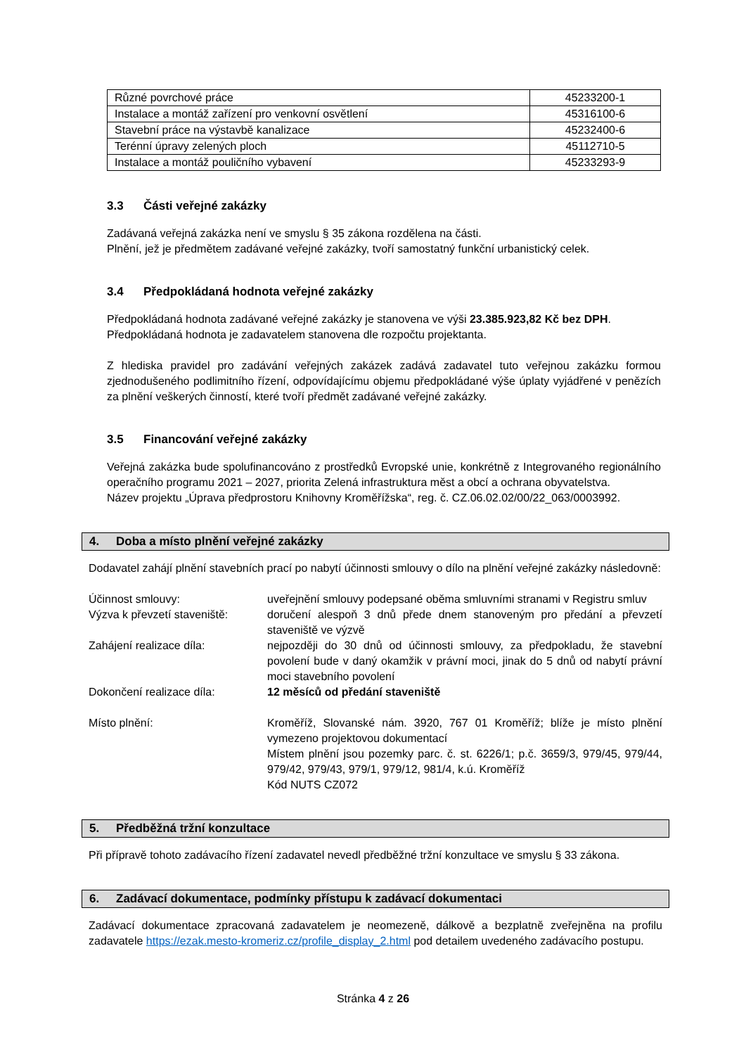| Různé povrchové práce | 45233200-1 |
| Instalace a montáž zařízení pro venkovní osvětlení | 45316100-6 |
| Stavební práce na výstavbě kanalizace | 45232400-6 |
| Terénní úpravy zelených ploch | 45112710-5 |
| Instalace a montáž pouličního vybavení | 45233293-9 |
3.3 Části veřejné zakázky
Zadávaná veřejná zakázka není ve smyslu § 35 zákona rozdělena na části.
Plnění, jež je předmětem zadávané veřejné zakázky, tvoří samostatný funkční urbanistický celek.
3.4 Předpokládaná hodnota veřejné zakázky
Předpokládaná hodnota zadávané veřejné zakázky je stanovena ve výši 23.385.923,82 Kč bez DPH.
Předpokládaná hodnota je zadavatelem stanovena dle rozpočtu projektanta.
Z hlediska pravidel pro zadávání veřejných zakázek zadává zadavatel tuto veřejnou zakázku formou zjednodušeného podlimitního řízení, odpovídajícímu objemu předpokládané výše úplaty vyjádřené v penězích za plnění veškerých činností, které tvoří předmět zadávané veřejné zakázky.
3.5 Financování veřejné zakázky
Veřejná zakázka bude spolufinancováno z prostředků Evropské unie, konkrétně z Integrovaného regionálního operačního programu 2021 – 2027, priorita Zelená infrastruktura měst a obcí a ochrana obyvatelstva.
Název projektu „Úprava předprostoru Knihovny Kroměřížska“, reg. č. CZ.06.02.02/00/22_063/0003992.
4. Doba a místo plnění veřejné zakázky
Dodavatel zahájí plnění stavebních prací po nabytí účinnosti smlouvy o dílo na plnění veřejné zakázky následovně:
| Účinnost smlouvy: | uveřejnění smlouvy podepsané oběma smluvními stranami v Registru smluv |
| Výzva k převzetí staveniště: | doručení alespoň 3 dnů přede dnem stanoveným pro předání a převzetí staveniště ve výzvě |
| Zahájení realizace díla: | nejpozději do 30 dnů od účinnosti smlouvy, za předpokladu, že stavební povolení bude v daný okamžik v právní moci, jinak do 5 dnů od nabytí právní moci stavebního povolení |
| Dokončení realizace díla: | 12 měsíců od předání staveniště |
| Místo plnění: | Kroměříž, Slovanské nám. 3920, 767 01 Kroměříž; blíže je místo plnění vymezeno projektovou dokumentací Místem plnění jsou pozemky parc. č. st. 6226/1; p.č. 3659/3, 979/45, 979/44, 979/42, 979/43, 979/1, 979/12, 981/4, k.ú. Kroměříž Kód NUTS CZ072 |
5. Předběžná tržní konzultace
Při přípravě tohoto zadávacího řízení zadavatel nevedl předběžné tržní konzultace ve smyslu § 33 zákona.
6. Zadávací dokumentace, podmínky přístupu k zadávací dokumentaci
Zadávací dokumentace zpracovaná zadavatelem je neomezeně, dálkově a bezplatně zveřejněna na profilu zadavatele https://ezak.mesto-kromeriz.cz/profile_display_2.html pod detailem uvedeného zadávacího postupu.
Stránka 4 z 26